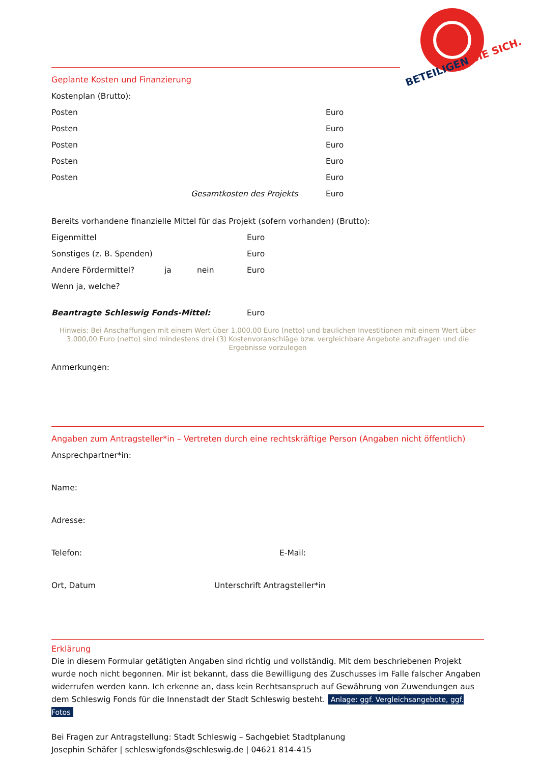BETEILIGEN SIE SICH.
Geplante Kosten und Finanzierung
Kostenplan (Brutto):
Posten Euro
Posten Euro
Posten Euro
Posten Euro
Posten Euro
Gesamtkosten des Projekts Euro
Bereits vorhandene finanzielle Mittel für das Projekt (sofern vorhanden) (Brutto):
Eigenmittel Euro
Sonstiges (z. B. Spenden) Euro
Andere Fördermittel? ja nein Euro
Wenn ja, welche?
Beantragte Schleswig Fonds-Mittel: Euro
Hinweis: Bei Anschaffungen mit einem Wert über 1.000,00 Euro (netto) und baulichen Investitionen mit einem Wert über 3.000,00 Euro (netto) sind mindestens drei (3) Kostenvoranschläge bzw. vergleichbare Angebote anzufragen und die Ergebnisse vorzulegen
Anmerkungen:
Angaben zum Antragsteller*in – Vertreten durch eine rechtskräftige Person (Angaben nicht öffentlich)
Ansprechpartner*in:
Name:
Adresse:
Telefon: E-Mail:
Ort, Datum Unterschrift Antragsteller*in
Erklärung
Die in diesem Formular getätigten Angaben sind richtig und vollständig. Mit dem beschriebenen Projekt wurde noch nicht begonnen. Mir ist bekannt, dass die Bewilligung des Zuschusses im Falle falscher Angaben widerrufen werden kann. Ich erkenne an, dass kein Rechtsanspruch auf Gewährung von Zuwendungen aus dem Schleswig Fonds für die Innenstadt der Stadt Schleswig besteht. Anlage: ggf. Vergleichsangebote, ggf. Fotos
Bei Fragen zur Antragstellung: Stadt Schleswig – Sachgebiet Stadtplanung
Josephin Schäfer | schleswigfonds@schleswig.de | 04621 814-415